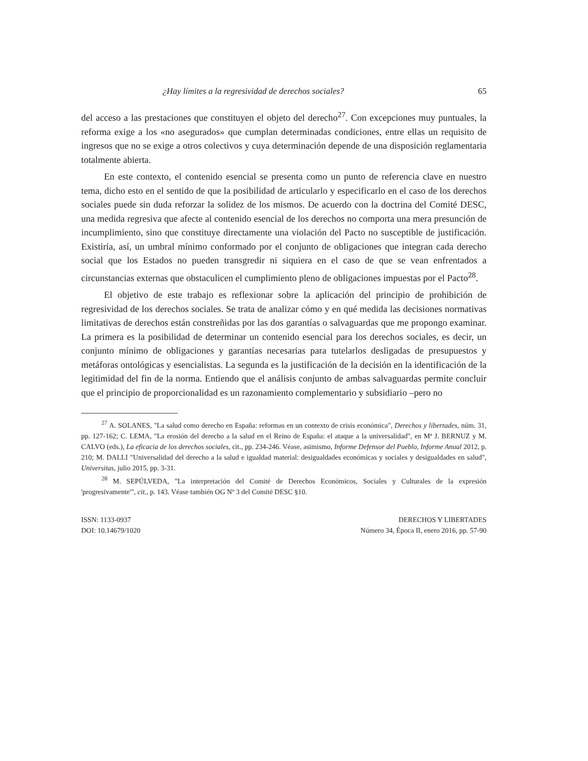¿Hay límites a la regresividad de derechos sociales? 65
del acceso a las prestaciones que constituyen el objeto del derecho<sup>27</sup>. Con excepciones muy puntuales, la reforma exige a los «no asegurados» que cumplan determinadas condiciones, entre ellas un requisito de ingresos que no se exige a otros colectivos y cuya determinación depende de una disposición reglamentaria totalmente abierta.
En este contexto, el contenido esencial se presenta como un punto de referencia clave en nuestro tema, dicho esto en el sentido de que la posibilidad de articularlo y especificarlo en el caso de los derechos sociales puede sin duda reforzar la solidez de los mismos. De acuerdo con la doctrina del Comité DESC, una medida regresiva que afecte al contenido esencial de los derechos no comporta una mera presunción de incumplimiento, sino que constituye directamente una violación del Pacto no susceptible de justificación. Existiría, así, un umbral mínimo conformado por el conjunto de obligaciones que integran cada derecho social que los Estados no pueden transgredir ni siquiera en el caso de que se vean enfrentados a circunstancias externas que obstaculicen el cumplimiento pleno de obligaciones impuestas por el Pacto<sup>28</sup>.
El objetivo de este trabajo es reflexionar sobre la aplicación del principio de prohibición de regresividad de los derechos sociales. Se trata de analizar cómo y en qué medida las decisiones normativas limitativas de derechos están constreñidas por las dos garantías o salvaguardas que me propongo examinar. La primera es la posibilidad de determinar un contenido esencial para los derechos sociales, es decir, un conjunto mínimo de obligaciones y garantías necesarias para tutelarlos desligadas de presupuestos y metáforas ontológicas y esencialistas. La segunda es la justificación de la decisión en la identificación de la legitimidad del fin de la norma. Entiendo que el análisis conjunto de ambas salvaguardas permite concluir que el principio de proporcionalidad es un razonamiento complementario y subsidiario –pero no
<sup>27</sup> A. SOLANES, "La salud como derecho en España: reformas en un contexto de crisis económica", Derechos y libertades, núm. 31, pp. 127-162; C. LEMA, "La erosión del derecho a la salud en el Reino de España: el ataque a la universalidad", en Mª J. BERNUZ y M. CALVO (eds.), La eficacia de los derechos sociales, cit., pp. 234-246. Véase, asimismo, Informe Defensor del Pueblo, Informe Anual 2012, p. 210; M. DALLI "Universalidad del derecho a la salud e igualdad material: desigualdades económicas y sociales y desigualdades en salud", Universitas, julio 2015, pp. 3-31.
<sup>28</sup> M. SEPÚLVEDA, "La interpretación del Comité de Derechos Económicos, Sociales y Culturales de la expresión 'progresivamente'", cit., p. 143. Véase también OG Nº 3 del Comité DESC §10.
ISSN: 1133-0937
DOI: 10.14679/1020
DERECHOS Y LIBERTADES
Número 34, Época II, enero 2016, pp. 57-90